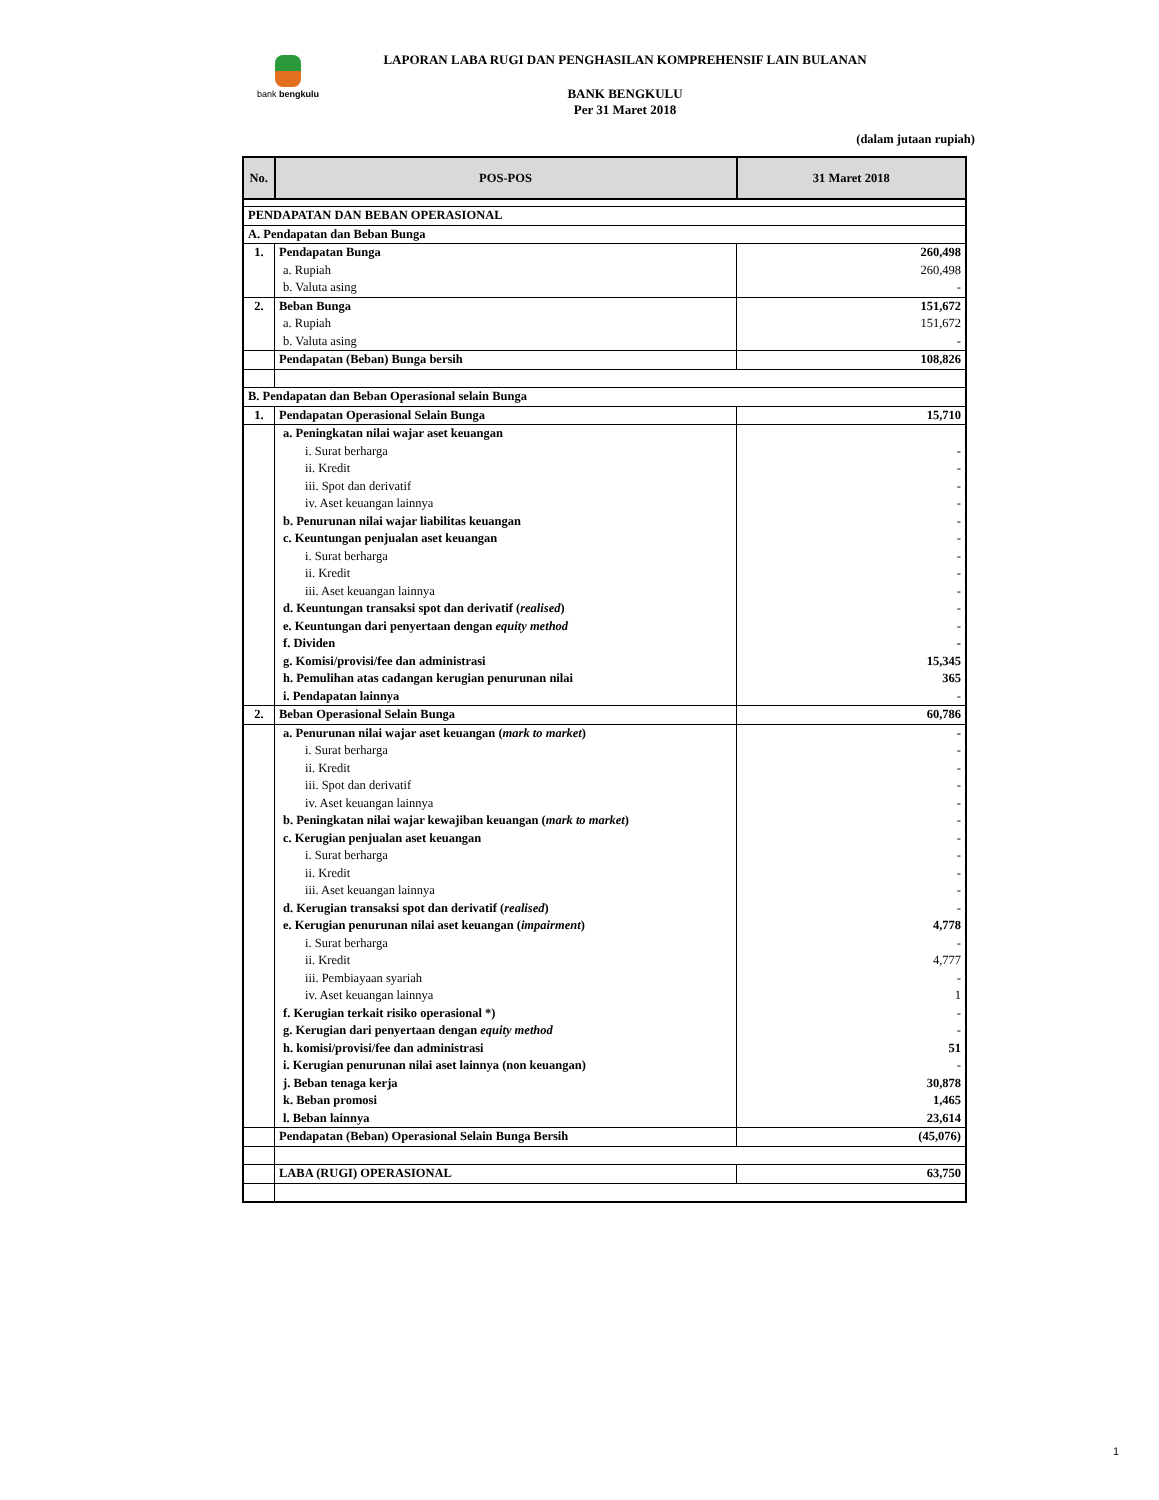bank bengkulu
LAPORAN LABA RUGI DAN PENGHASILAN KOMPREHENSIF LAIN BULANAN
BANK BENGKULU
Per 31 Maret 2018
(dalam jutaan rupiah)
| No. | POS-POS | 31 Maret 2018 |
| --- | --- | --- |
| PENDAPATAN DAN BEBAN OPERASIONAL | | |
| A. Pendapatan dan Beban Bunga | | |
| 1. | Pendapatan Bunga | 260,498 |
| | a. Rupiah | 260,498 |
| | b. Valuta asing | - |
| 2. | Beban Bunga | 151,672 |
| | a. Rupiah | 151,672 |
| | b. Valuta asing | - |
| | Pendapatan (Beban) Bunga bersih | 108,826 |
| B. Pendapatan dan Beban Operasional selain Bunga | | |
| 1. | Pendapatan Operasional Selain Bunga | 15,710 |
| | a. Peningkatan nilai wajar aset keuangan | |
| | i. Surat berharga | - |
| | ii. Kredit | - |
| | iii. Spot dan derivatif | - |
| | iv. Aset keuangan lainnya | - |
| | b. Penurunan nilai wajar liabilitas keuangan | - |
| | c. Keuntungan penjualan aset keuangan | - |
| | i. Surat berharga | - |
| | ii. Kredit | - |
| | iii. Aset keuangan lainnya | - |
| | d. Keuntungan transaksi spot dan derivatif ( realised ) | - |
| | e. Keuntungan dari penyertaan dengan equity method | - |
| | f. Dividen | - |
| | g. Komisi/provisi/fee dan administrasi | 15,345 |
| | h. Pemulihan atas cadangan kerugian penurunan nilai | 365 |
| | i. Pendapatan lainnya | - |
| 2. | Beban Operasional Selain Bunga | 60,786 |
| | a. Penurunan nilai wajar aset keuangan ( mark to market ) | - |
| | i. Surat berharga | - |
| | ii. Kredit | - |
| | iii. Spot dan derivatif | - |
| | iv. Aset keuangan lainnya | - |
| | b. Peningkatan nilai wajar kewajiban keuangan ( mark to market ) | - |
| | c. Kerugian penjualan aset keuangan | - |
| | i. Surat berharga | - |
| | ii. Kredit | - |
| | iii. Aset keuangan lainnya | - |
| | d. Kerugian transaksi spot dan derivatif ( realised ) | - |
| | e. Kerugian penurunan nilai aset keuangan ( impairment ) | 4,778 |
| | i. Surat berharga | - |
| | ii. Kredit | 4,777 |
| | iii. Pembiayaan syariah | - |
| | iv. Aset keuangan lainnya | 1 |
| | f. Kerugian terkait risiko operasional *) | - |
| | g. Kerugian dari penyertaan dengan equity method | - |
| | h. komisi/provisi/fee dan administrasi | 51 |
| | i. Kerugian penurunan nilai aset lainnya (non keuangan) | - |
| | j. Beban tenaga kerja | 30,878 |
| | k. Beban promosi | 1,465 |
| | l. Beban lainnya | 23,614 |
| | Pendapatan (Beban) Operasional Selain Bunga Bersih | (45,076) |
| | LABA (RUGI) OPERASIONAL | 63,750 |
1